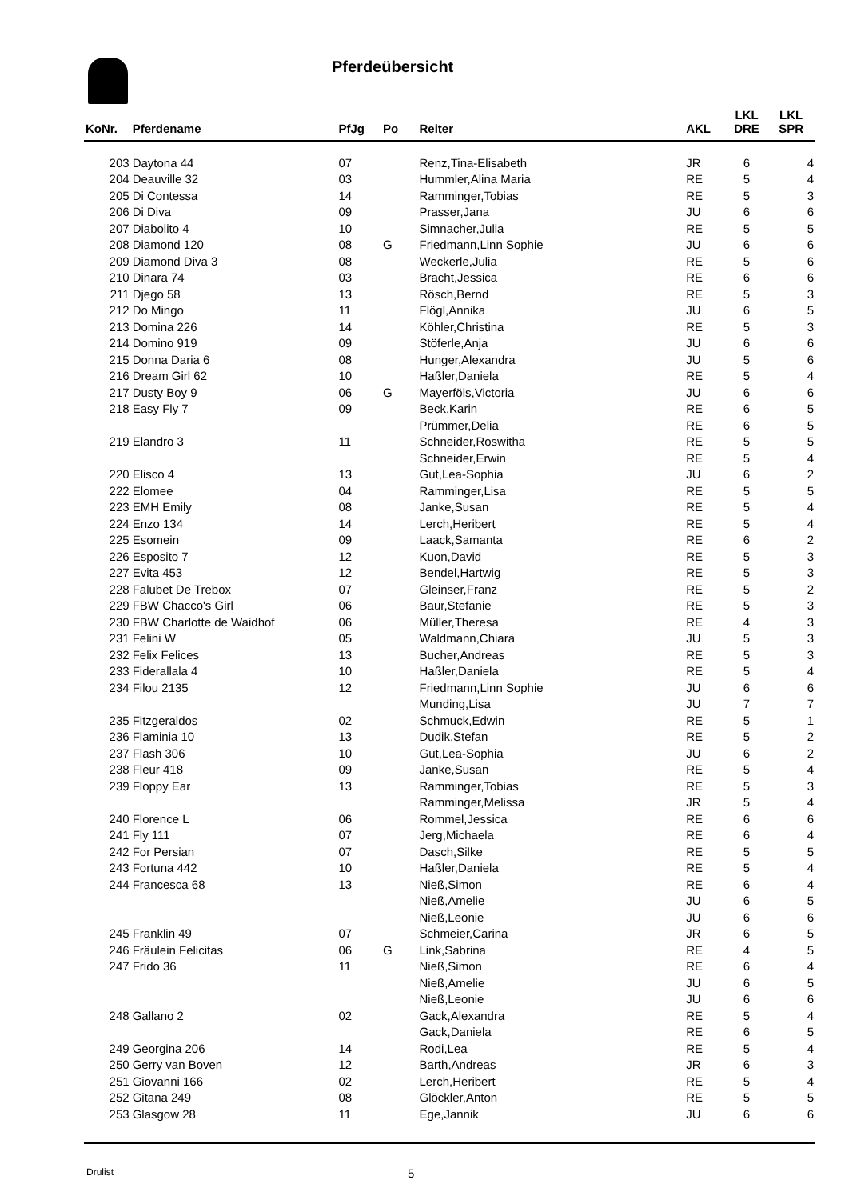Pferdeübersicht
| KoNr. | Pferdename | PfJg | Po | Reiter | AKL | LKL DRE | LKL SPR |
| --- | --- | --- | --- | --- | --- | --- | --- |
| 203 | Daytona 44 | 07 | | Renz,Tina-Elisabeth | JR | 6 | 4 |
| 204 | Deauville 32 | 03 | | Hummler,Alina Maria | RE | 5 | 4 |
| 205 | Di Contessa | 14 | | Ramminger,Tobias | RE | 5 | 3 |
| 206 | Di Diva | 09 | | Prasser,Jana | JU | 6 | 6 |
| 207 | Diabolito 4 | 10 | | Simnacher,Julia | RE | 5 | 5 |
| 208 | Diamond 120 | 08 | G | Friedmann,Linn Sophie | JU | 6 | 6 |
| 209 | Diamond Diva 3 | 08 | | Weckerle,Julia | RE | 5 | 6 |
| 210 | Dinara 74 | 03 | | Bracht,Jessica | RE | 6 | 6 |
| 211 | Djego 58 | 13 | | Rösch,Bernd | RE | 5 | 3 |
| 212 | Do Mingo | 11 | | Flögl,Annika | JU | 6 | 5 |
| 213 | Domina 226 | 14 | | Köhler,Christina | RE | 5 | 3 |
| 214 | Domino 919 | 09 | | Stöferle,Anja | JU | 6 | 6 |
| 215 | Donna Daria 6 | 08 | | Hunger,Alexandra | JU | 5 | 6 |
| 216 | Dream Girl 62 | 10 | | Haßler,Daniela | RE | 5 | 4 |
| 217 | Dusty Boy 9 | 06 | G | Mayerföls,Victoria | JU | 6 | 6 |
| 218 | Easy Fly 7 | 09 | | Beck,Karin | RE | 6 | 5 |
| | | | | Prümmer,Delia | RE | 6 | 5 |
| 219 | Elandro 3 | 11 | | Schneider,Roswitha | RE | 5 | 5 |
| | | | | Schneider,Erwin | RE | 5 | 4 |
| 220 | Elisco 4 | 13 | | Gut,Lea-Sophia | JU | 6 | 2 |
| 222 | Elomee | 04 | | Ramminger,Lisa | RE | 5 | 5 |
| 223 | EMH Emily | 08 | | Janke,Susan | RE | 5 | 4 |
| 224 | Enzo 134 | 14 | | Lerch,Heribert | RE | 5 | 4 |
| 225 | Esomein | 09 | | Laack,Samanta | RE | 6 | 2 |
| 226 | Esposito 7 | 12 | | Kuon,David | RE | 5 | 3 |
| 227 | Evita 453 | 12 | | Bendel,Hartwig | RE | 5 | 3 |
| 228 | Falubet De Trebox | 07 | | Gleinser,Franz | RE | 5 | 2 |
| 229 | FBW Chacco's Girl | 06 | | Baur,Stefanie | RE | 5 | 3 |
| 230 | FBW Charlotte de Waidhof | 06 | | Müller,Theresa | RE | 4 | 3 |
| 231 | Felini W | 05 | | Waldmann,Chiara | JU | 5 | 3 |
| 232 | Felix Felices | 13 | | Bucher,Andreas | RE | 5 | 3 |
| 233 | Fiderallala 4 | 10 | | Haßler,Daniela | RE | 5 | 4 |
| 234 | Filou 2135 | 12 | | Friedmann,Linn Sophie | JU | 6 | 6 |
| | | | | Munding,Lisa | JU | 7 | 7 |
| 235 | Fitzgeraldos | 02 | | Schmuck,Edwin | RE | 5 | 1 |
| 236 | Flaminia 10 | 13 | | Dudik,Stefan | RE | 5 | 2 |
| 237 | Flash 306 | 10 | | Gut,Lea-Sophia | JU | 6 | 2 |
| 238 | Fleur 418 | 09 | | Janke,Susan | RE | 5 | 4 |
| 239 | Floppy Ear | 13 | | Ramminger,Tobias | RE | 5 | 3 |
| | | | | Ramminger,Melissa | JR | 5 | 4 |
| 240 | Florence L | 06 | | Rommel,Jessica | RE | 6 | 6 |
| 241 | Fly 111 | 07 | | Jerg,Michaela | RE | 6 | 4 |
| 242 | For Persian | 07 | | Dasch,Silke | RE | 5 | 5 |
| 243 | Fortuna 442 | 10 | | Haßler,Daniela | RE | 5 | 4 |
| 244 | Francesca 68 | 13 | | Nieß,Simon | RE | 6 | 4 |
| | | | | Nieß,Amelie | JU | 6 | 5 |
| | | | | Nieß,Leonie | JU | 6 | 6 |
| 245 | Franklin 49 | 07 | | Schmeier,Carina | JR | 6 | 5 |
| 246 | Fräulein Felicitas | 06 | G | Link,Sabrina | RE | 4 | 5 |
| 247 | Frido 36 | 11 | | Nieß,Simon | RE | 6 | 4 |
| | | | | Nieß,Amelie | JU | 6 | 5 |
| | | | | Nieß,Leonie | JU | 6 | 6 |
| 248 | Gallano 2 | 02 | | Gack,Alexandra | RE | 5 | 4 |
| | | | | Gack,Daniela | RE | 6 | 5 |
| 249 | Georgina 206 | 14 | | Rodi,Lea | RE | 5 | 4 |
| 250 | Gerry van Boven | 12 | | Barth,Andreas | JR | 6 | 3 |
| 251 | Giovanni 166 | 02 | | Lerch,Heribert | RE | 5 | 4 |
| 252 | Gitana 249 | 08 | | Glöckler,Anton | RE | 5 | 5 |
| 253 | Glasgow 28 | 11 | | Ege,Jannik | JU | 6 | 6 |
Drulist 5